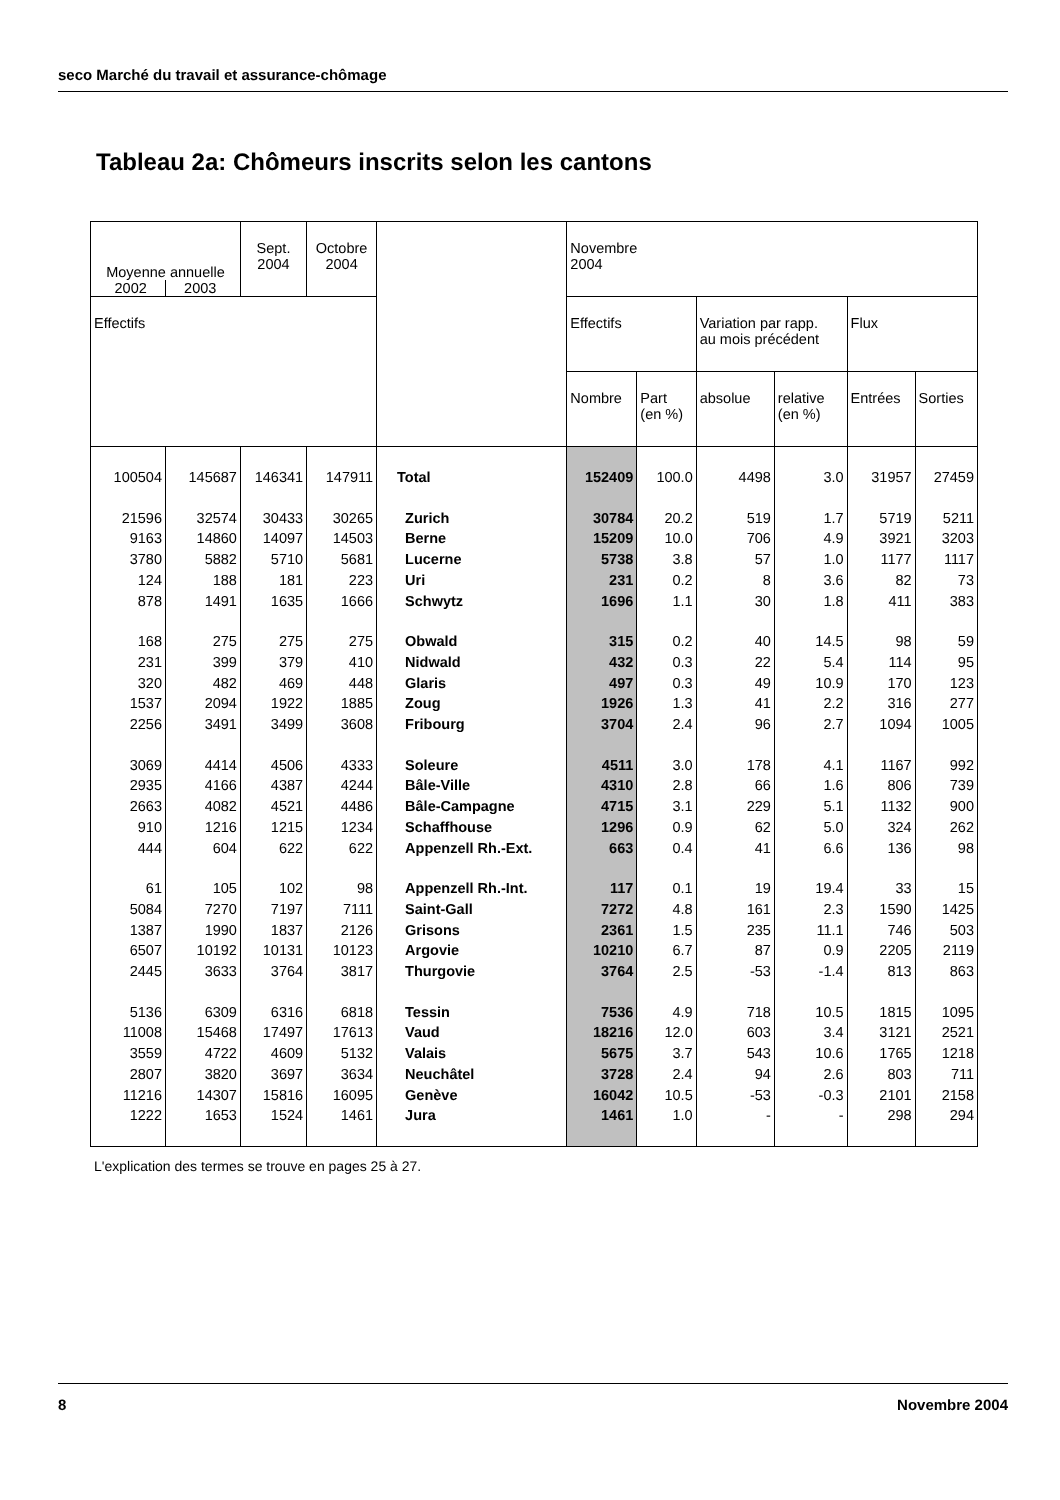seco Marché du travail et assurance-chômage
Tableau 2a: Chômeurs inscrits selon les cantons
| Moyenne annuelle 2002 2003 | | Sept. 2004 | Octobre 2004 | | Novembre 2004 | | | | | |
| --- | --- | --- | --- | --- | --- | --- | --- | --- | --- | --- |
| Effectifs | | | | | Effectifs | | Variation par rapp. au mois précédent | | Flux | |
| | | | | | Nombre | Part (en %) | absolue | relative (en %) | Entrées | Sorties |
| 100504 | 145687 | 146341 | 147911 | Total | 152409 | 100.0 | 4498 | 3.0 | 31957 | 27459 |
| 21596 | 32574 | 30433 | 30265 | Zurich | 30784 | 20.2 | 519 | 1.7 | 5719 | 5211 |
| 9163 | 14860 | 14097 | 14503 | Berne | 15209 | 10.0 | 706 | 4.9 | 3921 | 3203 |
| 3780 | 5882 | 5710 | 5681 | Lucerne | 5738 | 3.8 | 57 | 1.0 | 1177 | 1117 |
| 124 | 188 | 181 | 223 | Uri | 231 | 0.2 | 8 | 3.6 | 82 | 73 |
| 878 | 1491 | 1635 | 1666 | Schwytz | 1696 | 1.1 | 30 | 1.8 | 411 | 383 |
| 168 | 275 | 275 | 275 | Obwald | 315 | 0.2 | 40 | 14.5 | 98 | 59 |
| 231 | 399 | 379 | 410 | Nidwald | 432 | 0.3 | 22 | 5.4 | 114 | 95 |
| 320 | 482 | 469 | 448 | Glaris | 497 | 0.3 | 49 | 10.9 | 170 | 123 |
| 1537 | 2094 | 1922 | 1885 | Zoug | 1926 | 1.3 | 41 | 2.2 | 316 | 277 |
| 2256 | 3491 | 3499 | 3608 | Fribourg | 3704 | 2.4 | 96 | 2.7 | 1094 | 1005 |
| 3069 | 4414 | 4506 | 4333 | Soleure | 4511 | 3.0 | 178 | 4.1 | 1167 | 992 |
| 2935 | 4166 | 4387 | 4244 | Bâle-Ville | 4310 | 2.8 | 66 | 1.6 | 806 | 739 |
| 2663 | 4082 | 4521 | 4486 | Bâle-Campagne | 4715 | 3.1 | 229 | 5.1 | 1132 | 900 |
| 910 | 1216 | 1215 | 1234 | Schaffhouse | 1296 | 0.9 | 62 | 5.0 | 324 | 262 |
| 444 | 604 | 622 | 622 | Appenzell Rh.-Ext. | 663 | 0.4 | 41 | 6.6 | 136 | 98 |
| 61 | 105 | 102 | 98 | Appenzell Rh.-Int. | 117 | 0.1 | 19 | 19.4 | 33 | 15 |
| 5084 | 7270 | 7197 | 7111 | Saint-Gall | 7272 | 4.8 | 161 | 2.3 | 1590 | 1425 |
| 1387 | 1990 | 1837 | 2126 | Grisons | 2361 | 1.5 | 235 | 11.1 | 746 | 503 |
| 6507 | 10192 | 10131 | 10123 | Argovie | 10210 | 6.7 | 87 | 0.9 | 2205 | 2119 |
| 2445 | 3633 | 3764 | 3817 | Thurgovie | 3764 | 2.5 | -53 | -1.4 | 813 | 863 |
| 5136 | 6309 | 6316 | 6818 | Tessin | 7536 | 4.9 | 718 | 10.5 | 1815 | 1095 |
| 11008 | 15468 | 17497 | 17613 | Vaud | 18216 | 12.0 | 603 | 3.4 | 3121 | 2521 |
| 3559 | 4722 | 4609 | 5132 | Valais | 5675 | 3.7 | 543 | 10.6 | 1765 | 1218 |
| 2807 | 3820 | 3697 | 3634 | Neuchâtel | 3728 | 2.4 | 94 | 2.6 | 803 | 711 |
| 11216 | 14307 | 15816 | 16095 | Genève | 16042 | 10.5 | -53 | -0.3 | 2101 | 2158 |
| 1222 | 1653 | 1524 | 1461 | Jura | 1461 | 1.0 | - | - | 298 | 294 |
L'explication des termes se trouve en pages 25 à 27.
8 Novembre 2004